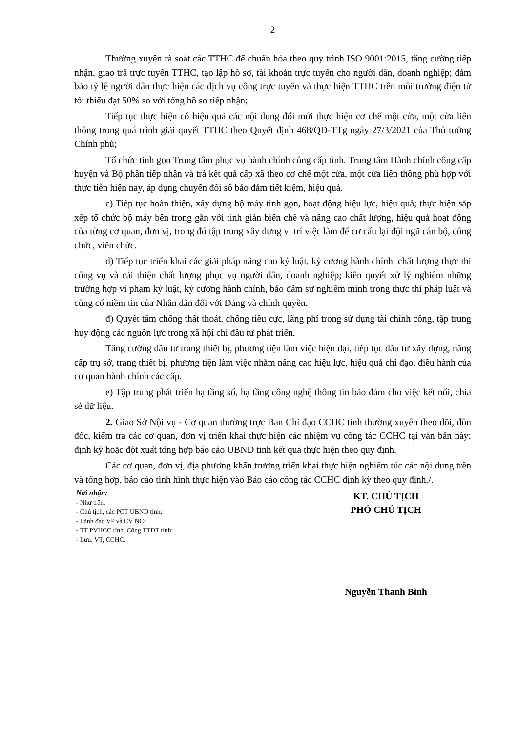2
Thường xuyên rà soát các TTHC để chuẩn hóa theo quy trình ISO 9001:2015, tăng cường tiếp nhận, giao trả trực tuyến TTHC, tạo lập hồ sơ, tài khoản trực tuyến cho người dân, doanh nghiệp; đảm bảo tỷ lệ người dân thực hiện các dịch vụ công trực tuyến và thực hiện TTHC trên môi trường điện tử tối thiểu đạt 50% so với tổng hồ sơ tiếp nhận;
Tiếp tục thực hiện có hiệu quả các nội dung đổi mới thực hiện cơ chế một cửa, một cửa liên thông trong quá trình giải quyết TTHC theo Quyết định 468/QĐ-TTg ngày 27/3/2021 của Thủ tướng Chính phủ;
Tổ chức tinh gọn Trung tâm phục vụ hành chính công cấp tỉnh, Trung tâm Hành chính công cấp huyện và Bộ phận tiếp nhận và trả kết quả cấp xã theo cơ chế một cửa, một cửa liên thông phù hợp với thực tiễn hiện nay, áp dụng chuyển đổi số bảo đảm tiết kiệm, hiệu quả.
c) Tiếp tục hoàn thiện, xây dựng bộ máy tinh gọn, hoạt động hiệu lực, hiệu quả; thực hiện sắp xếp tổ chức bộ máy bên trong gắn với tinh giản biên chế và nâng cao chất lượng, hiệu quả hoạt động của từng cơ quan, đơn vị, trong đó tập trung xây dựng vị trí việc làm để cơ cấu lại đội ngũ cán bộ, công chức, viên chức.
d) Tiếp tục triển khai các giải pháp nâng cao kỷ luật, kỷ cương hành chính, chất lượng thực thi công vụ và cải thiện chất lượng phục vụ người dân, doanh nghiệp; kiên quyết xử lý nghiêm những trường hợp vi phạm kỷ luật, kỷ cương hành chính, bảo đảm sự nghiêm minh trong thực thi pháp luật và củng cố niềm tin của Nhân dân đối với Đảng và chính quyền.
đ) Quyết tâm chống thất thoát, chống tiêu cực, lãng phí trong sử dụng tài chính công, tập trung huy động các nguồn lực trong xã hội chi đầu tư phát triển.
Tăng cường đầu tư trang thiết bị, phương tiện làm việc hiện đại, tiếp tục đầu tư xây dựng, nâng cấp trụ sở, trang thiết bị, phương tiện làm việc nhằm nâng cao hiệu lực, hiệu quả chỉ đạo, điều hành của cơ quan hành chính các cấp.
e) Tập trung phát triển hạ tầng số, hạ tầng công nghệ thông tin bảo đảm cho việc kết nối, chia sẻ dữ liệu.
2. Giao Sở Nội vụ - Cơ quan thường trực Ban Chỉ đạo CCHC tỉnh thường xuyên theo dõi, đôn đốc, kiểm tra các cơ quan, đơn vị triển khai thực hiện các nhiệm vụ công tác CCHC tại văn bản này; định kỳ hoặc đột xuất tổng hợp báo cáo UBND tỉnh kết quả thực hiện theo quy định.
Các cơ quan, đơn vị, địa phương khẩn trương triển khai thực hiện nghiêm túc các nội dung trên và tổng hợp, báo cáo tình hình thực hiện vào Báo cáo công tác CCHC định kỳ theo quy định./.
Nơi nhận:
- Như trên;
- Chủ tịch, các PCT UBND tỉnh;
- Lãnh đạo VP và CV NC;
- TT PVHCC tỉnh, Cổng TTĐT tỉnh;
- Lưu: VT, CCHC.
KT. CHỦ TỊCH
PHÓ CHỦ TỊCH
Nguyễn Thanh Bình